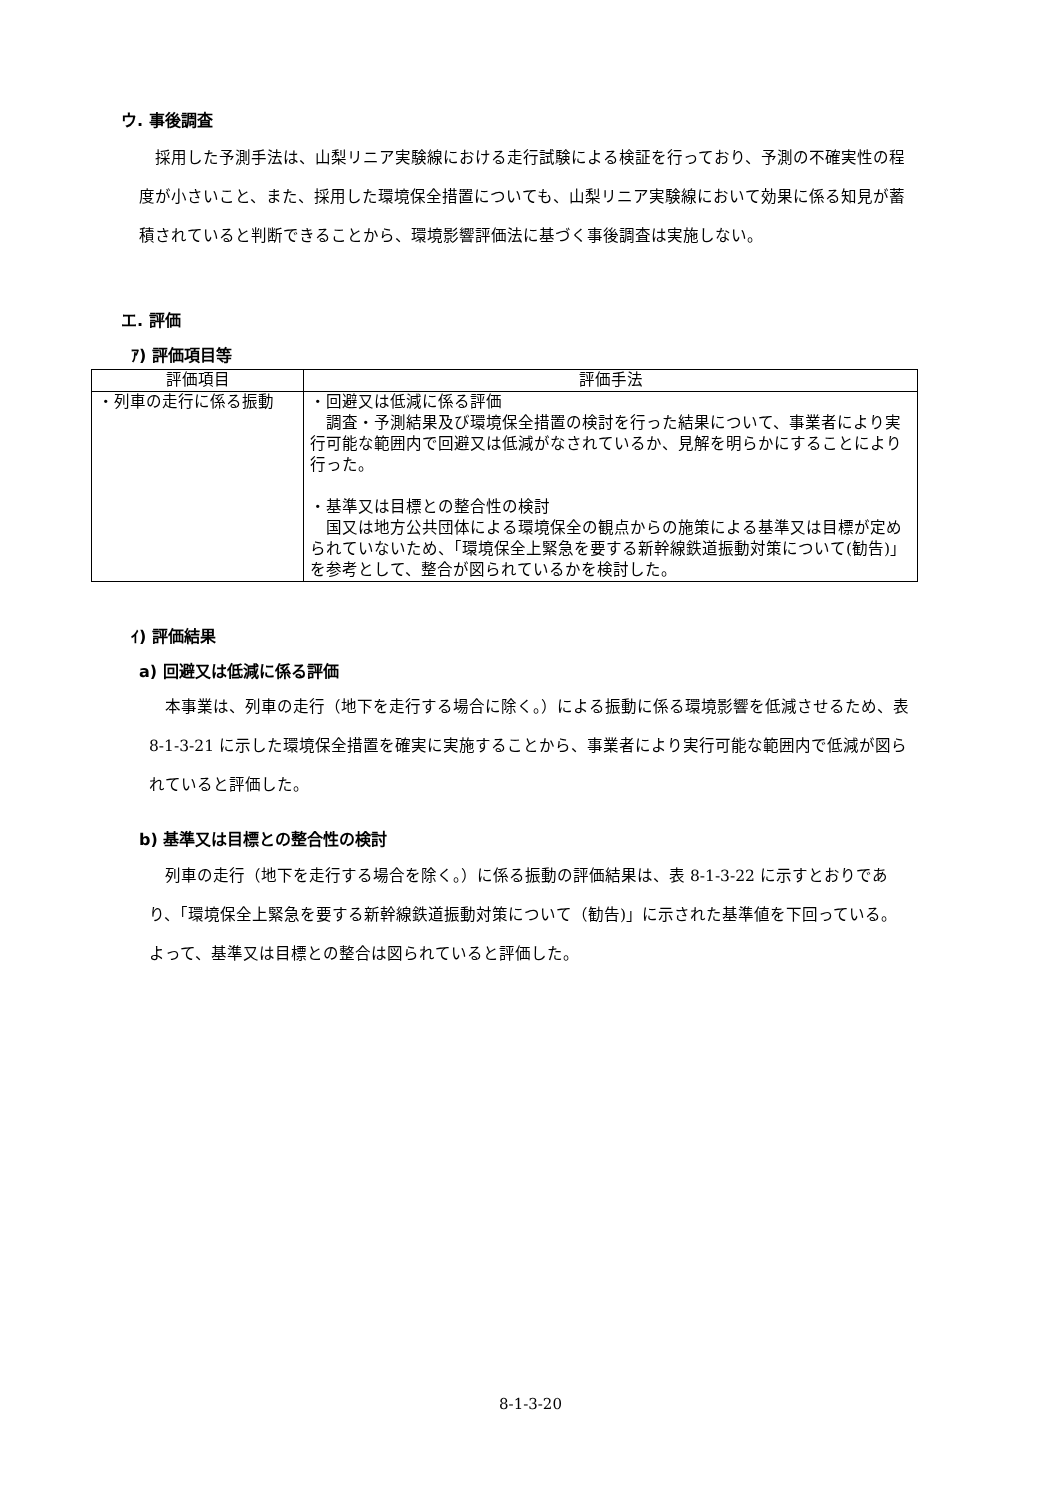ウ. 事後調査
　採用した予測手法は、山梨リニア実験線における走行試験による検証を行っており、予測の不確実性の程度が小さいこと、また、採用した環境保全措置についても、山梨リニア実験線において効果に係る知見が蓄積されていると判断できることから、環境影響評価法に基づく事後調査は実施しない。
エ. 評価
ｱ) 評価項目等
| 評価項目 | 評価手法 |
| --- | --- |
| ・列車の走行に係る振動 | ・回避又は低減に係る評価 調査・予測結果及び環境保全措置の検討を行った結果について、事業者により実行可能な範囲内で回避又は低減がなされているか、見解を明らかにすることにより行った。 ・基準又は目標との整合性の検討 国又は地方公共団体による環境保全の観点からの施策による基準又は目標が定められていないため、「環境保全上緊急を要する新幹線鉄道振動対策について(勧告)」を参考として、整合が図られているかを検討した。 |
ｲ) 評価結果
a) 回避又は低減に係る評価
　本事業は、列車の走行（地下を走行する場合に除く。）による振動に係る環境影響を低減させるため、表 8-1-3-21 に示した環境保全措置を確実に実施することから、事業者により実行可能な範囲内で低減が図られていると評価した。
b) 基準又は目標との整合性の検討
　列車の走行（地下を走行する場合を除く。）に係る振動の評価結果は、表 8-1-3-22 に示すとおりであり、「環境保全上緊急を要する新幹線鉄道振動対策について（勧告)」に示された基準値を下回っている。よって、基準又は目標との整合は図られていると評価した。
8-1-3-20